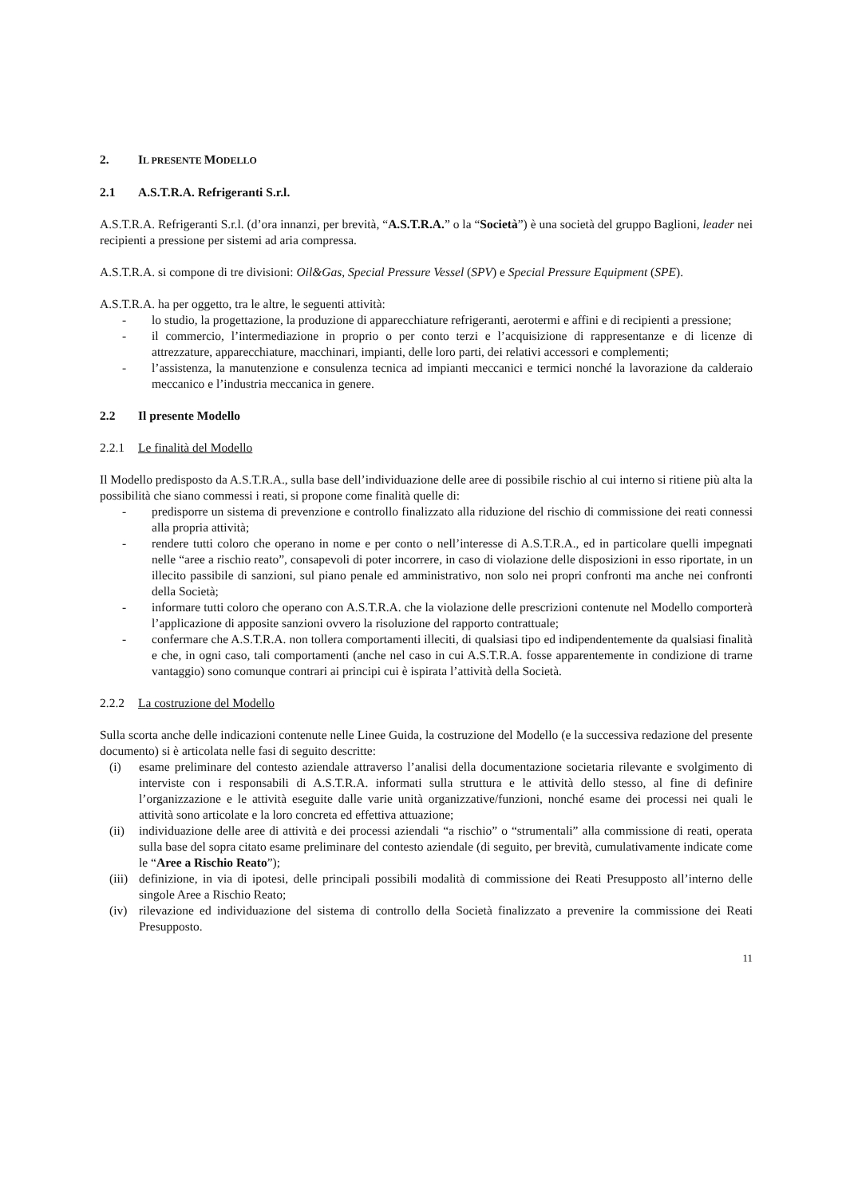2. IL PRESENTE MODELLO
2.1 A.S.T.R.A. Refrigeranti S.r.l.
A.S.T.R.A. Refrigeranti S.r.l. (d’ora innanzi, per brevità, “A.S.T.R.A.” o la “Società”) è una società del gruppo Baglioni, leader nei recipienti a pressione per sistemi ad aria compressa.
A.S.T.R.A. si compone di tre divisioni: Oil&Gas, Special Pressure Vessel (SPV) e Special Pressure Equipment (SPE).
A.S.T.R.A. ha per oggetto, tra le altre, le seguenti attività:
- lo studio, la progettazione, la produzione di apparecchiature refrigeranti, aerotermi e affini e di recipienti a pressione;
- il commercio, l’intermediazione in proprio o per conto terzi e l’acquisizione di rappresentanze e di licenze di attrezzature, apparecchiature, macchinari, impianti, delle loro parti, dei relativi accessori e complementi;
- l’assistenza, la manutenzione e consulenza tecnica ad impianti meccanici e termici nonché la lavorazione da calderaio meccanico e l’industria meccanica in genere.
2.2 Il presente Modello
2.2.1 Le finalità del Modello
Il Modello predisposto da A.S.T.R.A., sulla base dell’individuazione delle aree di possibile rischio al cui interno si ritiene più alta la possibilità che siano commessi i reati, si propone come finalità quelle di:
- predisporre un sistema di prevenzione e controllo finalizzato alla riduzione del rischio di commissione dei reati connessi alla propria attività;
- rendere tutti coloro che operano in nome e per conto o nell’interesse di A.S.T.R.A., ed in particolare quelli impegnati nelle “aree a rischio reato”, consapevoli di poter incorrere, in caso di violazione delle disposizioni in esso riportate, in un illecito passibile di sanzioni, sul piano penale ed amministrativo, non solo nei propri confronti ma anche nei confronti della Società;
- informare tutti coloro che operano con A.S.T.R.A. che la violazione delle prescrizioni contenute nel Modello comporterà l’applicazione di apposite sanzioni ovvero la risoluzione del rapporto contrattuale;
- confermare che A.S.T.R.A. non tollera comportamenti illeciti, di qualsiasi tipo ed indipendentemente da qualsiasi finalità e che, in ogni caso, tali comportamenti (anche nel caso in cui A.S.T.R.A. fosse apparentemente in condizione di trarne vantaggio) sono comunque contrari ai principi cui è ispirata l’attività della Società.
2.2.2 La costruzione del Modello
Sulla scorta anche delle indicazioni contenute nelle Linee Guida, la costruzione del Modello (e la successiva redazione del presente documento) si è articolata nelle fasi di seguito descritte:
(i) esame preliminare del contesto aziendale attraverso l’analisi della documentazione societaria rilevante e svolgimento di interviste con i responsabili di A.S.T.R.A. informati sulla struttura e le attività dello stesso, al fine di definire l’organizzazione e le attività eseguite dalle varie unità organizzative/funzioni, nonché esame dei processi nei quali le attività sono articolate e la loro concreta ed effettiva attuazione;
(ii) individuazione delle aree di attività e dei processi aziendali “a rischio” o “strumentali” alla commissione di reati, operata sulla base del sopra citato esame preliminare del contesto aziendale (di seguito, per brevità, cumulativamente indicate come le “Aree a Rischio Reato”);
(iii) definizione, in via di ipotesi, delle principali possibili modalità di commissione dei Reati Presupposto all’interno delle singole Aree a Rischio Reato;
(iv) rilevazione ed individuazione del sistema di controllo della Società finalizzato a prevenire la commissione dei Reati Presupposto.
11